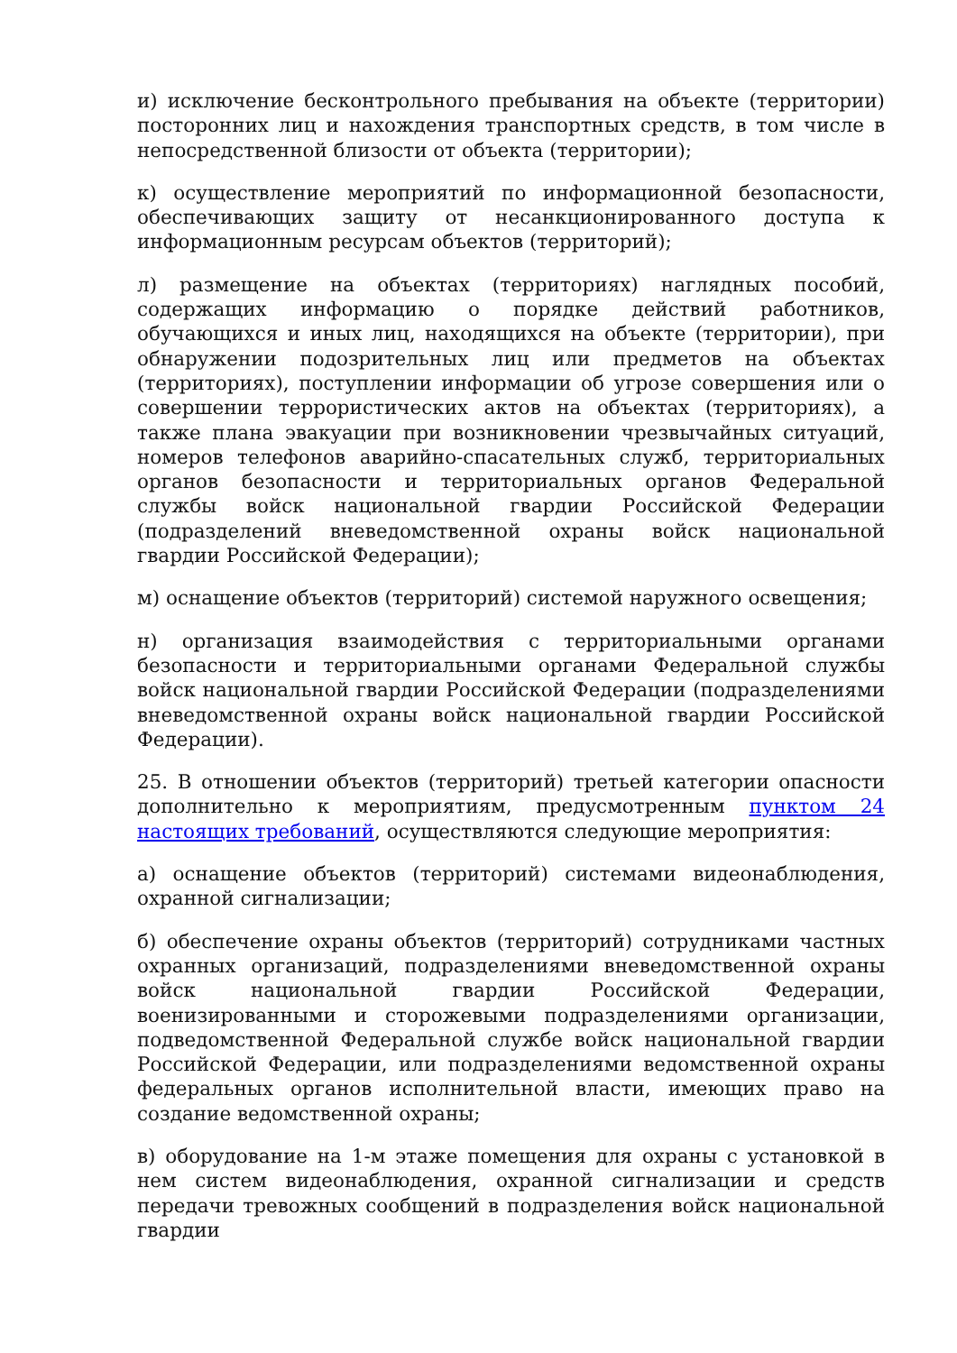и) исключение бесконтрольного пребывания на объекте (территории) посторонних лиц и нахождения транспортных средств, в том числе в непосредственной близости от объекта (территории);
к) осуществление мероприятий по информационной безопасности, обеспечивающих защиту от несанкционированного доступа к информационным ресурсам объектов (территорий);
л) размещение на объектах (территориях) наглядных пособий, содержащих информацию о порядке действий работников, обучающихся и иных лиц, находящихся на объекте (территории), при обнаружении подозрительных лиц или предметов на объектах (территориях), поступлении информации об угрозе совершения или о совершении террористических актов на объектах (территориях), а также плана эвакуации при возникновении чрезвычайных ситуаций, номеров телефонов аварийно-спасательных служб, территориальных органов безопасности и территориальных органов Федеральной службы войск национальной гвардии Российской Федерации (подразделений вневедомственной охраны войск национальной гвардии Российской Федерации);
м) оснащение объектов (территорий) системой наружного освещения;
н) организация взаимодействия с территориальными органами безопасности и территориальными органами Федеральной службы войск национальной гвардии Российской Федерации (подразделениями вневедомственной охраны войск национальной гвардии Российской Федерации).
25. В отношении объектов (территорий) третьей категории опасности дополнительно к мероприятиям, предусмотренным пунктом 24 настоящих требований, осуществляются следующие мероприятия:
а) оснащение объектов (территорий) системами видеонаблюдения, охранной сигнализации;
б) обеспечение охраны объектов (территорий) сотрудниками частных охранных организаций, подразделениями вневедомственной охраны войск национальной гвардии Российской Федерации, военизированными и сторожевыми подразделениями организации, подведомственной Федеральной службе войск национальной гвардии Российской Федерации, или подразделениями ведомственной охраны федеральных органов исполнительной власти, имеющих право на создание ведомственной охраны;
в) оборудование на 1-м этаже помещения для охраны с установкой в нем систем видеонаблюдения, охранной сигнализации и средств передачи тревожных сообщений в подразделения войск национальной гвардии